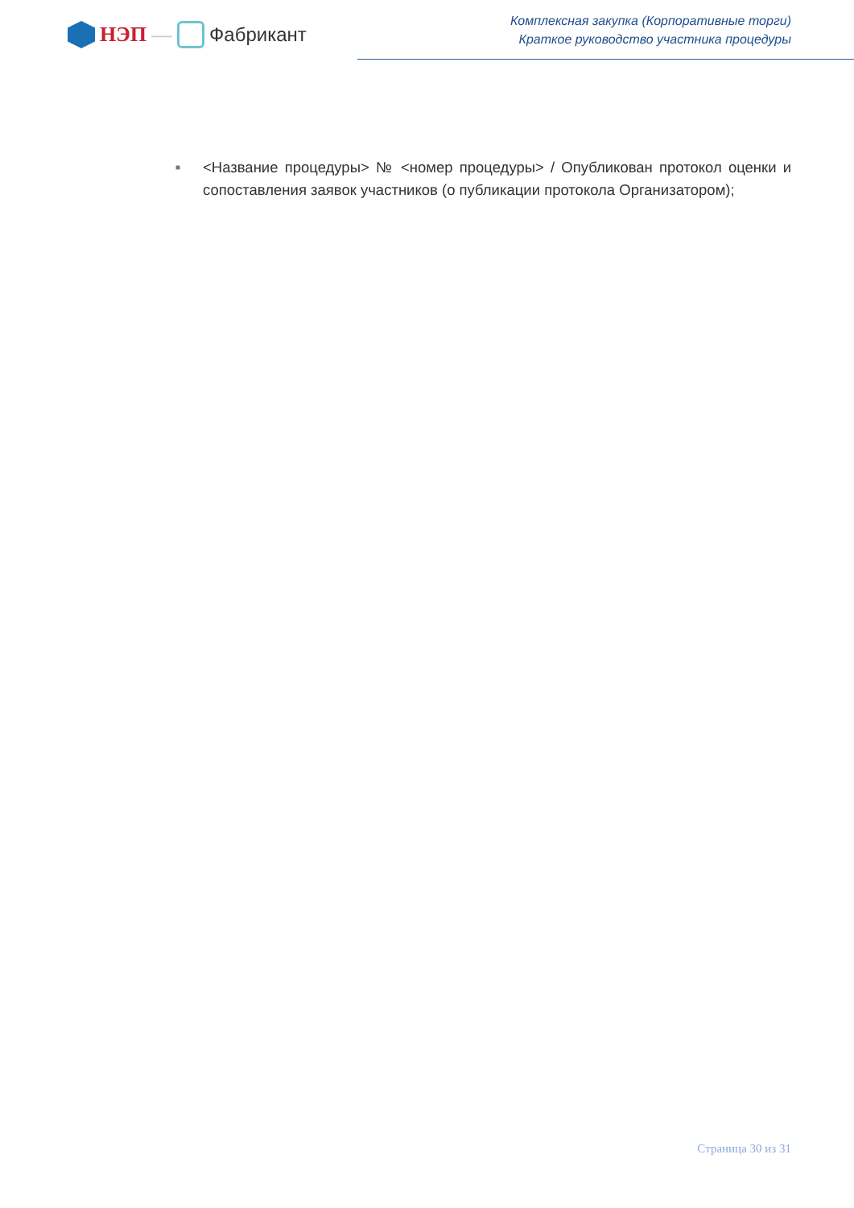НЭП — Фабрикант
Комплексная закупка (Корпоративные торги)
Краткое руководство участника процедуры
■
<Название процедуры> № <номер процедуры> / Опубликован протокол оценки и сопоставления заявок участников (о публикации протокола Организатором);
Страница 30 из 31